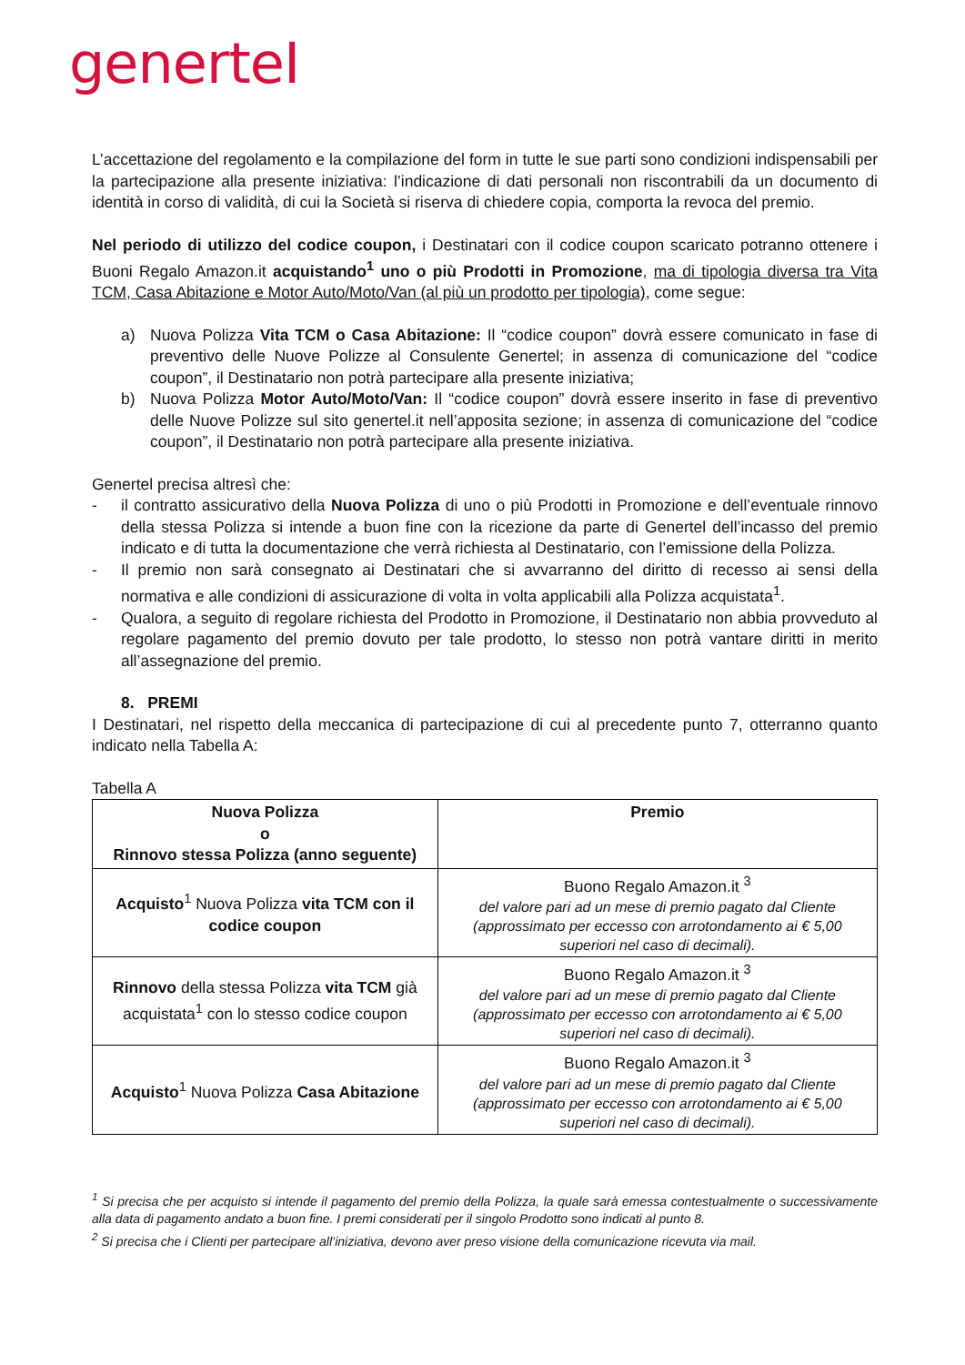generteI
L’accettazione del regolamento e la compilazione del form in tutte le sue parti sono condizioni indispensabili per la partecipazione alla presente iniziativa: l’indicazione di dati personali non riscontrabili da un documento di identità in corso di validità, di cui la Società si riserva di chiedere copia, comporta la revoca del premio.
Nel periodo di utilizzo del codice coupon, i Destinatari con il codice coupon scaricato potranno ottenere i Buoni Regalo Amazon.it acquistando<sup>1</sup> uno o più Prodotti in Promozione, ma di tipologia diversa tra Vita TCM, Casa Abitazione e Motor Auto/Moto/Van (al più un prodotto per tipologia), come segue:
a) Nuova Polizza Vita TCM o Casa Abitazione: Il “codice coupon” dovrà essere comunicato in fase di preventivo delle Nuove Polizze al Consulente Genertel; in assenza di comunicazione del “codice coupon”, il Destinatario non potrà partecipare alla presente iniziativa;
b) Nuova Polizza Motor Auto/Moto/Van: Il “codice coupon” dovrà essere inserito in fase di preventivo delle Nuove Polizze sul sito genertel.it nell’apposita sezione; in assenza di comunicazione del “codice coupon”, il Destinatario non potrà partecipare alla presente iniziativa.
Genertel precisa altresì che:
- il contratto assicurativo della Nuova Polizza di uno o più Prodotti in Promozione e dell’eventuale rinnovo della stessa Polizza si intende a buon fine con la ricezione da parte di Genertel dell’incasso del premio indicato e di tutta la documentazione che verrà richiesta al Destinatario, con l’emissione della Polizza.
- Il premio non sarà consegnato ai Destinatari che si avvarranno del diritto di recesso ai sensi della normativa e alle condizioni di assicurazione di volta in volta applicabili alla Polizza acquistata<sup>1</sup>.
- Qualora, a seguito di regolare richiesta del Prodotto in Promozione, il Destinatario non abbia provveduto al regolare pagamento del premio dovuto per tale prodotto, lo stesso non potrà vantare diritti in merito all’assegnazione del premio.
8. PREMI
I Destinatari, nel rispetto della meccanica di partecipazione di cui al precedente punto 7, otterranno quanto indicato nella Tabella A:
Tabella A
| Nuova Polizza o Rinnovo stessa Polizza (anno seguente) | Premio |
| --- | --- |
| Acquisto<sup>1</sup> Nuova Polizza vita TCM con il codice coupon | Buono Regalo Amazon.it <sup>3</sup> del valore pari ad un mese di premio pagato dal Cliente (approssimato per eccesso con arrotondamento ai € 5,00 superiori nel caso di decimali). |
| Rinnovo della stessa Polizza vita TCM già acquistata<sup>1</sup> con lo stesso codice coupon | Buono Regalo Amazon.it <sup>3</sup> del valore pari ad un mese di premio pagato dal Cliente (approssimato per eccesso con arrotondamento ai € 5,00 superiori nel caso di decimali). |
| Acquisto<sup>1</sup> Nuova Polizza Casa Abitazione | Buono Regalo Amazon.it <sup>3</sup> del valore pari ad un mese di premio pagato dal Cliente (approssimato per eccesso con arrotondamento ai € 5,00 superiori nel caso di decimali). |
<sup>1</sup> Si precisa che per acquisto si intende il pagamento del premio della Polizza, la quale sarà emessa contestualmente o successivamente alla data di pagamento andato a buon fine. I premi considerati per il singolo Prodotto sono indicati al punto 8.
<sup>2</sup> Si precisa che i Clienti per partecipare all’iniziativa, devono aver preso visione della comunicazione ricevuta via mail.